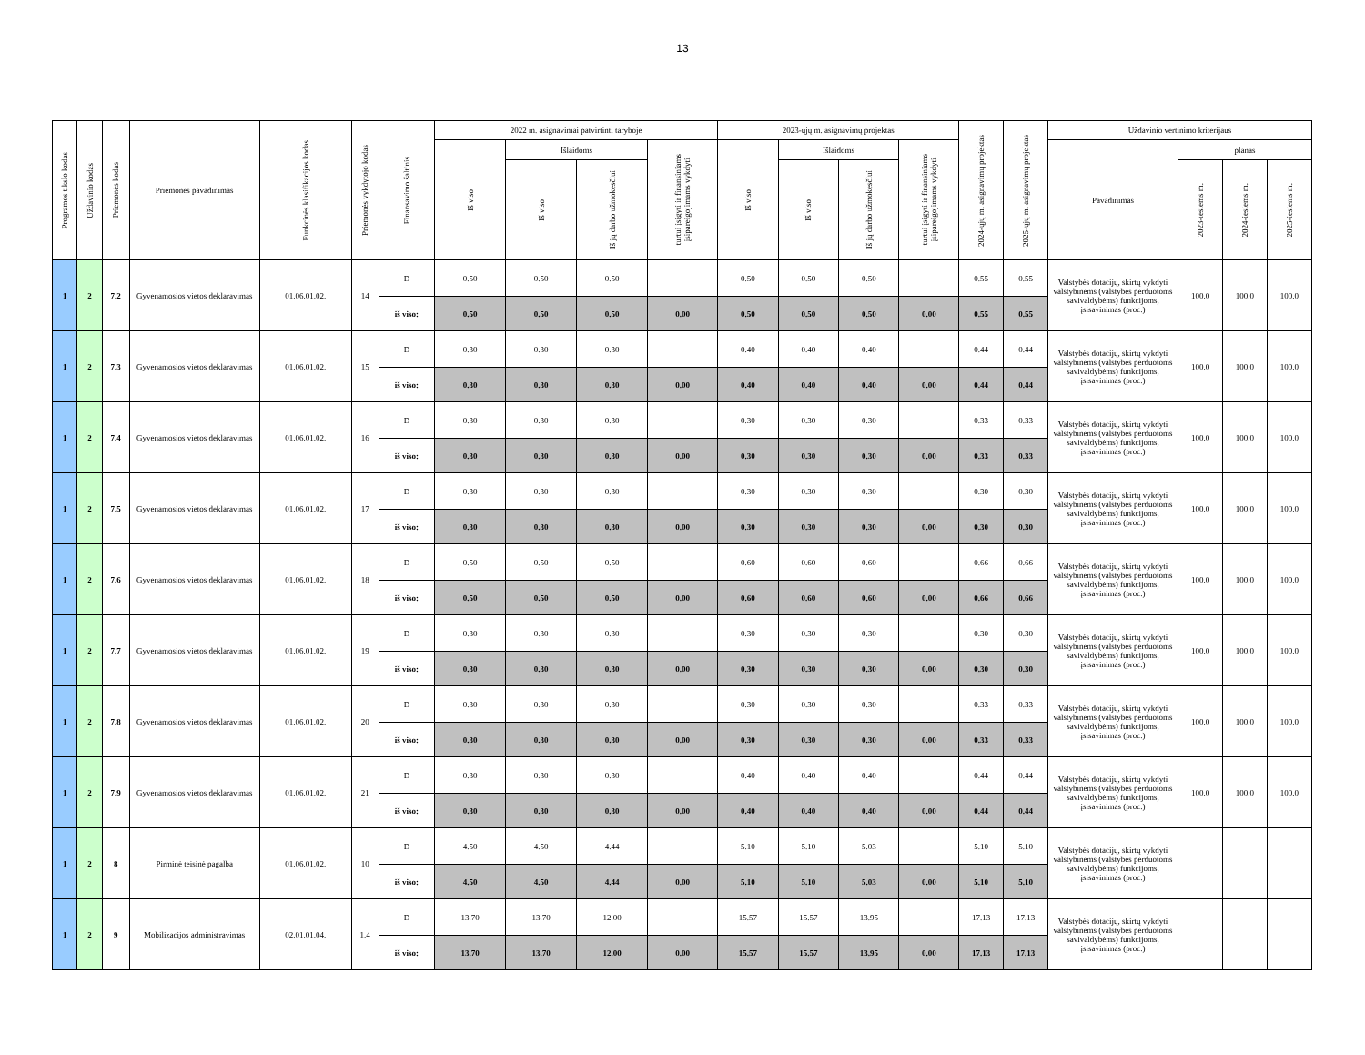13
| Programos tikslo kodas | Uždavinio kodas | Priemonės kodas | Priemonės pavadinimas | Funkcinės klasifikacijos kodas | Priemonės vykdytojo kodas | Finansavimo šaltinis | 2022 m. asignavimai patvirtinti taryboje | | | | 2023-ųjų m. asignavimų projektas | | | | 2024-ųjų m. asignavimų projektas | 2025-ųjų m. asignavimų projektas | Uždavinio vertinimo kriterijaus | | | |
| --- | --- | --- | --- | --- | --- | --- | --- | --- | --- | --- | --- | --- | --- | --- | --- | --- | --- | --- | --- | --- |
| | | | | | | | Iš viso | Išlaidoms | | turtui įsigyti ir finansiniams įsipareigojimams vykdyti | Iš viso | Išlaidoms | | turtui įsigyti ir finansiniams įsipareigojimams vykdyti | | | Pavadinimas | planas | | |
| | | | | | | | | Iš viso | Iš jų darbo užmokesčiui | | | Iš viso | Iš jų darbo užmokesčiui | | | | | 2023-iesiems m. | 2024-iesiems m. | 2025-iesiems m. |
| 1 | 2 | 7.2 | Gyvenamosios vietos deklaravimas | 01.06.01.02. | 14 | D | 0.50 | 0.50 | 0.50 | | 0.50 | 0.50 | 0.50 | | 0.55 | 0.55 | Valstybės dotacijų, skirtų vykdyti valstybinėms (valstybės perduotoms savivaldybėms) funkcijoms, įsisavinimas (proc.) | 100.0 | 100.0 | 100.0 |
| | | | | | | iš viso: | 0.50 | 0.50 | 0.50 | 0.00 | 0.50 | 0.50 | 0.50 | 0.00 | 0.55 | 0.55 | | | | |
| 1 | 2 | 7.3 | Gyvenamosios vietos deklaravimas | 01.06.01.02. | 15 | D | 0.30 | 0.30 | 0.30 | | 0.40 | 0.40 | 0.40 | | 0.44 | 0.44 | Valstybės dotacijų, skirtų vykdyti valstybinėms (valstybės perduotoms savivaldybėms) funkcijoms, įsisavinimas (proc.) | 100.0 | 100.0 | 100.0 |
| | | | | | | iš viso: | 0.30 | 0.30 | 0.30 | 0.00 | 0.40 | 0.40 | 0.40 | 0.00 | 0.44 | 0.44 | | | | |
| 1 | 2 | 7.4 | Gyvenamosios vietos deklaravimas | 01.06.01.02. | 16 | D | 0.30 | 0.30 | 0.30 | | 0.30 | 0.30 | 0.30 | | 0.33 | 0.33 | Valstybės dotacijų, skirtų vykdyti valstybinėms (valstybės perduotoms savivaldybėms) funkcijoms, įsisavinimas (proc.) | 100.0 | 100.0 | 100.0 |
| | | | | | | iš viso: | 0.30 | 0.30 | 0.30 | 0.00 | 0.30 | 0.30 | 0.30 | 0.00 | 0.33 | 0.33 | | | | |
| 1 | 2 | 7.5 | Gyvenamosios vietos deklaravimas | 01.06.01.02. | 17 | D | 0.30 | 0.30 | 0.30 | | 0.30 | 0.30 | 0.30 | | 0.30 | 0.30 | Valstybės dotacijų, skirtų vykdyti valstybinėms (valstybės perduotoms savivaldybėms) funkcijoms, įsisavinimas (proc.) | 100.0 | 100.0 | 100.0 |
| | | | | | | iš viso: | 0.30 | 0.30 | 0.30 | 0.00 | 0.30 | 0.30 | 0.30 | 0.00 | 0.30 | 0.30 | | | | |
| 1 | 2 | 7.6 | Gyvenamosios vietos deklaravimas | 01.06.01.02. | 18 | D | 0.50 | 0.50 | 0.50 | | 0.60 | 0.60 | 0.60 | | 0.66 | 0.66 | Valstybės dotacijų, skirtų vykdyti valstybinėms (valstybės perduotoms savivaldybėms) funkcijoms, įsisavinimas (proc.) | 100.0 | 100.0 | 100.0 |
| | | | | | | iš viso: | 0.50 | 0.50 | 0.50 | 0.00 | 0.60 | 0.60 | 0.60 | 0.00 | 0.66 | 0.66 | | | | |
| 1 | 2 | 7.7 | Gyvenamosios vietos deklaravimas | 01.06.01.02. | 19 | D | 0.30 | 0.30 | 0.30 | | 0.30 | 0.30 | 0.30 | | 0.30 | 0.30 | Valstybės dotacijų, skirtų vykdyti valstybinėms (valstybės perduotoms savivaldybėms) funkcijoms, įsisavinimas (proc.) | 100.0 | 100.0 | 100.0 |
| | | | | | | iš viso: | 0.30 | 0.30 | 0.30 | 0.00 | 0.30 | 0.30 | 0.30 | 0.00 | 0.30 | 0.30 | | | | |
| 1 | 2 | 7.8 | Gyvenamosios vietos deklaravimas | 01.06.01.02. | 20 | D | 0.30 | 0.30 | 0.30 | | 0.30 | 0.30 | 0.30 | | 0.33 | 0.33 | Valstybės dotacijų, skirtų vykdyti valstybinėms (valstybės perduotoms savivaldybėms) funkcijoms, įsisavinimas (proc.) | 100.0 | 100.0 | 100.0 |
| | | | | | | iš viso: | 0.30 | 0.30 | 0.30 | 0.00 | 0.30 | 0.30 | 0.30 | 0.00 | 0.33 | 0.33 | | | | |
| 1 | 2 | 7.9 | Gyvenamosios vietos deklaravimas | 01.06.01.02. | 21 | D | 0.30 | 0.30 | 0.30 | | 0.40 | 0.40 | 0.40 | | 0.44 | 0.44 | Valstybės dotacijų, skirtų vykdyti valstybinėms (valstybės perduotoms savivaldybėms) funkcijoms, įsisavinimas (proc.) | 100.0 | 100.0 | 100.0 |
| | | | | | | iš viso: | 0.30 | 0.30 | 0.30 | 0.00 | 0.40 | 0.40 | 0.40 | 0.00 | 0.44 | 0.44 | | | | |
| 1 | 2 | 8 | Pirminė teisinė pagalba | 01.06.01.02. | 10 | D | 4.50 | 4.50 | 4.44 | | 5.10 | 5.10 | 5.03 | | 5.10 | 5.10 | Valstybės dotacijų, skirtų vykdyti valstybinėms (valstybės perduotoms savivaldybėms) funkcijoms, įsisavinimas (proc.) | | | |
| | | | | | | iš viso: | 4.50 | 4.50 | 4.44 | 0.00 | 5.10 | 5.10 | 5.03 | 0.00 | 5.10 | 5.10 | | | | |
| 1 | 2 | 9 | Mobilizacijos administravimas | 02.01.01.04. | 1.4 | D | 13.70 | 13.70 | 12.00 | | 15.57 | 15.57 | 13.95 | | 17.13 | 17.13 | Valstybės dotacijų, skirtų vykdyti valstybinėms (valstybės perduotoms savivaldybėms) funkcijoms, įsisavinimas (proc.) | | | |
| | | | | | | iš viso: | 13.70 | 13.70 | 12.00 | 0.00 | 15.57 | 15.57 | 13.95 | 0.00 | 17.13 | 17.13 | | | | |